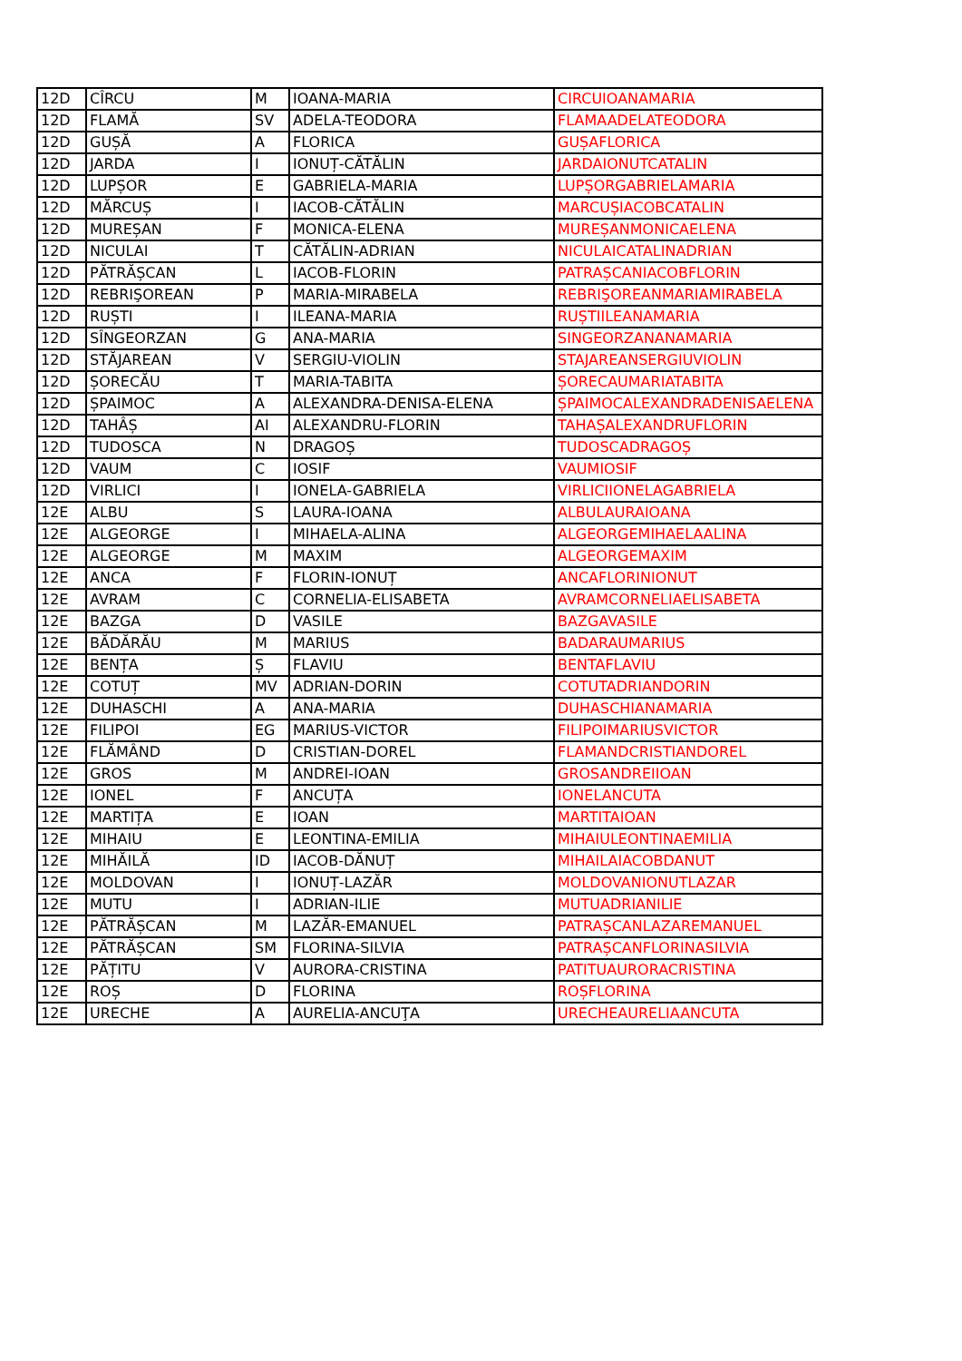| 12D | CÎRCU | M | IOANA-MARIA | CIRCUIOANAMARIA |
| 12D | FLAMĂ | SV | ADELA-TEODORA | FLAMAADELATEODORA |
| 12D | GUȘĂ | A | FLORICA | GUȘAFLORICA |
| 12D | JARDA | I | IONUȚ-CĂTĂLIN | JARDAIONUTCATALIN |
| 12D | LUPȘOR | E | GABRIELA-MARIA | LUPȘORGABRIELAMARIA |
| 12D | MĂRCUȘ | I | IACOB-CĂTĂLIN | MARCUȘIACOBCATALIN |
| 12D | MUREȘAN | F | MONICA-ELENA | MUREȘANMONICAELENA |
| 12D | NICULAI | T | CĂTĂLIN-ADRIAN | NICULAICATALINADRIAN |
| 12D | PĂTRĂȘCAN | L | IACOB-FLORIN | PATRAȘCANIACOBFLORIN |
| 12D | REBRIŞOREAN | P | MARIA-MIRABELA | REBRIŞOREANMARIAMIRABELA |
| 12D | RUȘTI | I | ILEANA-MARIA | RUȘTIILEANAMARIA |
| 12D | SÎNGEORZAN | G | ANA-MARIA | SINGEORZANANAMARIA |
| 12D | STĂJAREAN | V | SERGIU-VIOLIN | STAJAREANSERGIUVIOLIN |
| 12D | ȘORECĂU | T | MARIA-TABITA | ȘORECAUMARIATABITA |
| 12D | ȘPAIMOC | A | ALEXANDRA-DENISA-ELENA | ȘPAIMOCALEXANDRADENISAELENA |
| 12D | TAHÂȘ | AI | ALEXANDRU-FLORIN | TAHAȘALEXANDRUFLORIN |
| 12D | TUDOSCA | N | DRAGOȘ | TUDOSCADRAGOȘ |
| 12D | VAUM | C | IOSIF | VAUMIOSIF |
| 12D | VIRLICI | I | IONELA-GABRIELA | VIRLICIIONELAGABRIELA |
| 12E | ALBU | S | LAURA-IOANA | ALBULAURAIOANA |
| 12E | ALGEORGE | I | MIHAELA-ALINA | ALGEORGEMIHAELAALINA |
| 12E | ALGEORGE | M | MAXIM | ALGEORGEMAXIM |
| 12E | ANCA | F | FLORIN-IONUȚ | ANCAFLORINIONUT |
| 12E | AVRAM | C | CORNELIA-ELISABETA | AVRAMCORNELIAELISABETA |
| 12E | BAZGA | D | VASILE | BAZGAVASILE |
| 12E | BĂDĂRĂU | M | MARIUS | BADARAUMARIUS |
| 12E | BENȚA | Ș | FLAVIU | BENTAFLAVIU |
| 12E | COTUȚ | MV | ADRIAN-DORIN | COTUTADRIANDORIN |
| 12E | DUHASCHI | A | ANA-MARIA | DUHASCHIANAMARIA |
| 12E | FILIPOI | EG | MARIUS-VICTOR | FILIPOIMARIUSVICTOR |
| 12E | FLĂMÂND | D | CRISTIAN-DOREL | FLAMANDCRISTIANDOREL |
| 12E | GROS | M | ANDREI-IOAN | GROSANDREIIOAN |
| 12E | IONEL | F | ANCUȚA | IONELANCUTA |
| 12E | MARTIȚA | E | IOAN | MARTITAIOAN |
| 12E | MIHAIU | E | LEONTINA-EMILIA | MIHAIULEONTINAEMILIA |
| 12E | MIHĂILĂ | ID | IACOB-DĂNUȚ | MIHAILAIACOBDANUT |
| 12E | MOLDOVAN | I | IONUȚ-LAZĂR | MOLDOVANIONUTLAZAR |
| 12E | MUTU | I | ADRIAN-ILIE | MUTUADRIANILIE |
| 12E | PĂTRĂȘCAN | M | LAZĂR-EMANUEL | PATRAȘCANLAZAREMANUEL |
| 12E | PĂTRĂȘCAN | SM | FLORINA-SILVIA | PATRAȘCANFLORINASILVIA |
| 12E | PĂȚITU | V | AURORA-CRISTINA | PATITUAURORACRISTINA |
| 12E | ROȘ | D | FLORINA | ROȘFLORINA |
| 12E | URECHE | A | AURELIA-ANCUŢA | URECHEAURELIAANCUTA |